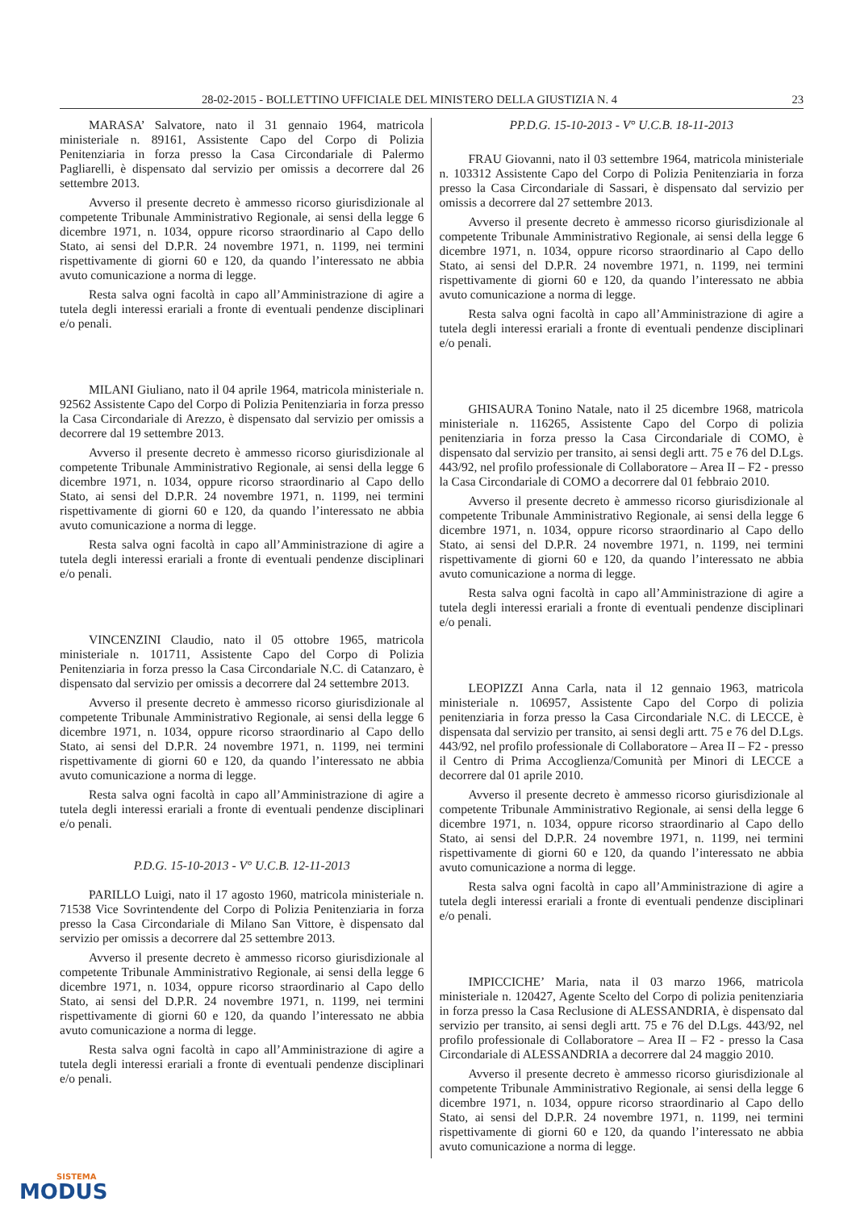28-02-2015 - BOLLETTINO UFFICIALE DEL MINISTERO DELLA GIUSTIZIA N. 4 23
MARASA’ Salvatore, nato il 31 gennaio 1964, matricola ministeriale n. 89161, Assistente Capo del Corpo di Polizia Penitenziaria in forza presso la Casa Circondariale di Palermo Pagliarelli, è dispensato dal servizio per omissis a decorrere dal 26 settembre 2013.
Avverso il presente decreto è ammesso ricorso giurisdizionale al competente Tribunale Amministrativo Regionale, ai sensi della legge 6 dicembre 1971, n. 1034, oppure ricorso straordinario al Capo dello Stato, ai sensi del D.P.R. 24 novembre 1971, n. 1199, nei termini rispettivamente di giorni 60 e 120, da quando l’interessato ne abbia avuto comunicazione a norma di legge.
Resta salva ogni facoltà in capo all’Amministrazione di agire a tutela degli interessi erariali a fronte di eventuali pendenze disciplinari e/o penali.
MILANI Giuliano, nato il 04 aprile 1964, matricola ministeriale n. 92562 Assistente Capo del Corpo di Polizia Penitenziaria in forza presso la Casa Circondariale di Arezzo, è dispensato dal servizio per omissis a decorrere dal 19 settembre 2013.
Avverso il presente decreto è ammesso ricorso giurisdizionale al competente Tribunale Amministrativo Regionale, ai sensi della legge 6 dicembre 1971, n. 1034, oppure ricorso straordinario al Capo dello Stato, ai sensi del D.P.R. 24 novembre 1971, n. 1199, nei termini rispettivamente di giorni 60 e 120, da quando l’interessato ne abbia avuto comunicazione a norma di legge.
Resta salva ogni facoltà in capo all’Amministrazione di agire a tutela degli interessi erariali a fronte di eventuali pendenze disciplinari e/o penali.
VINCENZINI Claudio, nato il 05 ottobre 1965, matricola ministeriale n. 101711, Assistente Capo del Corpo di Polizia Penitenziaria in forza presso la Casa Circondariale N.C. di Catanzaro, è dispensato dal servizio per omissis a decorrere dal 24 settembre 2013.
Avverso il presente decreto è ammesso ricorso giurisdizionale al competente Tribunale Amministrativo Regionale, ai sensi della legge 6 dicembre 1971, n. 1034, oppure ricorso straordinario al Capo dello Stato, ai sensi del D.P.R. 24 novembre 1971, n. 1199, nei termini rispettivamente di giorni 60 e 120, da quando l’interessato ne abbia avuto comunicazione a norma di legge.
Resta salva ogni facoltà in capo all’Amministrazione di agire a tutela degli interessi erariali a fronte di eventuali pendenze disciplinari e/o penali.
P.D.G. 15-10-2013 - V° U.C.B. 12-11-2013
PARILLO Luigi, nato il 17 agosto 1960, matricola ministeriale n. 71538 Vice Sovrintendente del Corpo di Polizia Penitenziaria in forza presso la Casa Circondariale di Milano San Vittore, è dispensato dal servizio per omissis a decorrere dal 25 settembre 2013.
Avverso il presente decreto è ammesso ricorso giurisdizionale al competente Tribunale Amministrativo Regionale, ai sensi della legge 6 dicembre 1971, n. 1034, oppure ricorso straordinario al Capo dello Stato, ai sensi del D.P.R. 24 novembre 1971, n. 1199, nei termini rispettivamente di giorni 60 e 120, da quando l’interessato ne abbia avuto comunicazione a norma di legge.
Resta salva ogni facoltà in capo all’Amministrazione di agire a tutela degli interessi erariali a fronte di eventuali pendenze disciplinari e/o penali.
PP.D.G. 15-10-2013 - V° U.C.B. 18-11-2013
FRAU Giovanni, nato il 03 settembre 1964, matricola ministeriale n. 103312 Assistente Capo del Corpo di Polizia Penitenziaria in forza presso la Casa Circondariale di Sassari, è dispensato dal servizio per omissis a decorrere dal 27 settembre 2013.
Avverso il presente decreto è ammesso ricorso giurisdizionale al competente Tribunale Amministrativo Regionale, ai sensi della legge 6 dicembre 1971, n. 1034, oppure ricorso straordinario al Capo dello Stato, ai sensi del D.P.R. 24 novembre 1971, n. 1199, nei termini rispettivamente di giorni 60 e 120, da quando l’interessato ne abbia avuto comunicazione a norma di legge.
Resta salva ogni facoltà in capo all’Amministrazione di agire a tutela degli interessi erariali a fronte di eventuali pendenze disciplinari e/o penali.
GHISAURA Tonino Natale, nato il 25 dicembre 1968, matricola ministeriale n. 116265, Assistente Capo del Corpo di polizia penitenziaria in forza presso la Casa Circondariale di COMO, è dispensato dal servizio per transito, ai sensi degli artt. 75 e 76 del D.Lgs. 443/92, nel profilo professionale di Collaboratore – Area II – F2 - presso la Casa Circondariale di COMO a decorrere dal 01 febbraio 2010.
Avverso il presente decreto è ammesso ricorso giurisdizionale al competente Tribunale Amministrativo Regionale, ai sensi della legge 6 dicembre 1971, n. 1034, oppure ricorso straordinario al Capo dello Stato, ai sensi del D.P.R. 24 novembre 1971, n. 1199, nei termini rispettivamente di giorni 60 e 120, da quando l’interessato ne abbia avuto comunicazione a norma di legge.
Resta salva ogni facoltà in capo all’Amministrazione di agire a tutela degli interessi erariali a fronte di eventuali pendenze disciplinari e/o penali.
LEOPIZZI Anna Carla, nata il 12 gennaio 1963, matricola ministeriale n. 106957, Assistente Capo del Corpo di polizia penitenziaria in forza presso la Casa Circondariale N.C. di LECCE, è dispensata dal servizio per transito, ai sensi degli artt. 75 e 76 del D.Lgs. 443/92, nel profilo professionale di Collaboratore – Area II – F2 - presso il Centro di Prima Accoglienza/Comunità per Minori di LECCE a decorrere dal 01 aprile 2010.
Avverso il presente decreto è ammesso ricorso giurisdizionale al competente Tribunale Amministrativo Regionale, ai sensi della legge 6 dicembre 1971, n. 1034, oppure ricorso straordinario al Capo dello Stato, ai sensi del D.P.R. 24 novembre 1971, n. 1199, nei termini rispettivamente di giorni 60 e 120, da quando l’interessato ne abbia avuto comunicazione a norma di legge.
Resta salva ogni facoltà in capo all’Amministrazione di agire a tutela degli interessi erariali a fronte di eventuali pendenze disciplinari e/o penali.
IMPICCICHE’ Maria, nata il 03 marzo 1966, matricola ministeriale n. 120427, Agente Scelto del Corpo di polizia penitenziaria in forza presso la Casa Reclusione di ALESSANDRIA, è dispensato dal servizio per transito, ai sensi degli artt. 75 e 76 del D.Lgs. 443/92, nel profilo professionale di Collaboratore – Area II – F2 - presso la Casa Circondariale di ALESSANDRIA a decorrere dal 24 maggio 2010.
Avverso il presente decreto è ammesso ricorso giurisdizionale al competente Tribunale Amministrativo Regionale, ai sensi della legge 6 dicembre 1971, n. 1034, oppure ricorso straordinario al Capo dello Stato, ai sensi del D.P.R. 24 novembre 1971, n. 1199, nei termini rispettivamente di giorni 60 e 120, da quando l’interessato ne abbia avuto comunicazione a norma di legge.
SISTEMA
MODUS